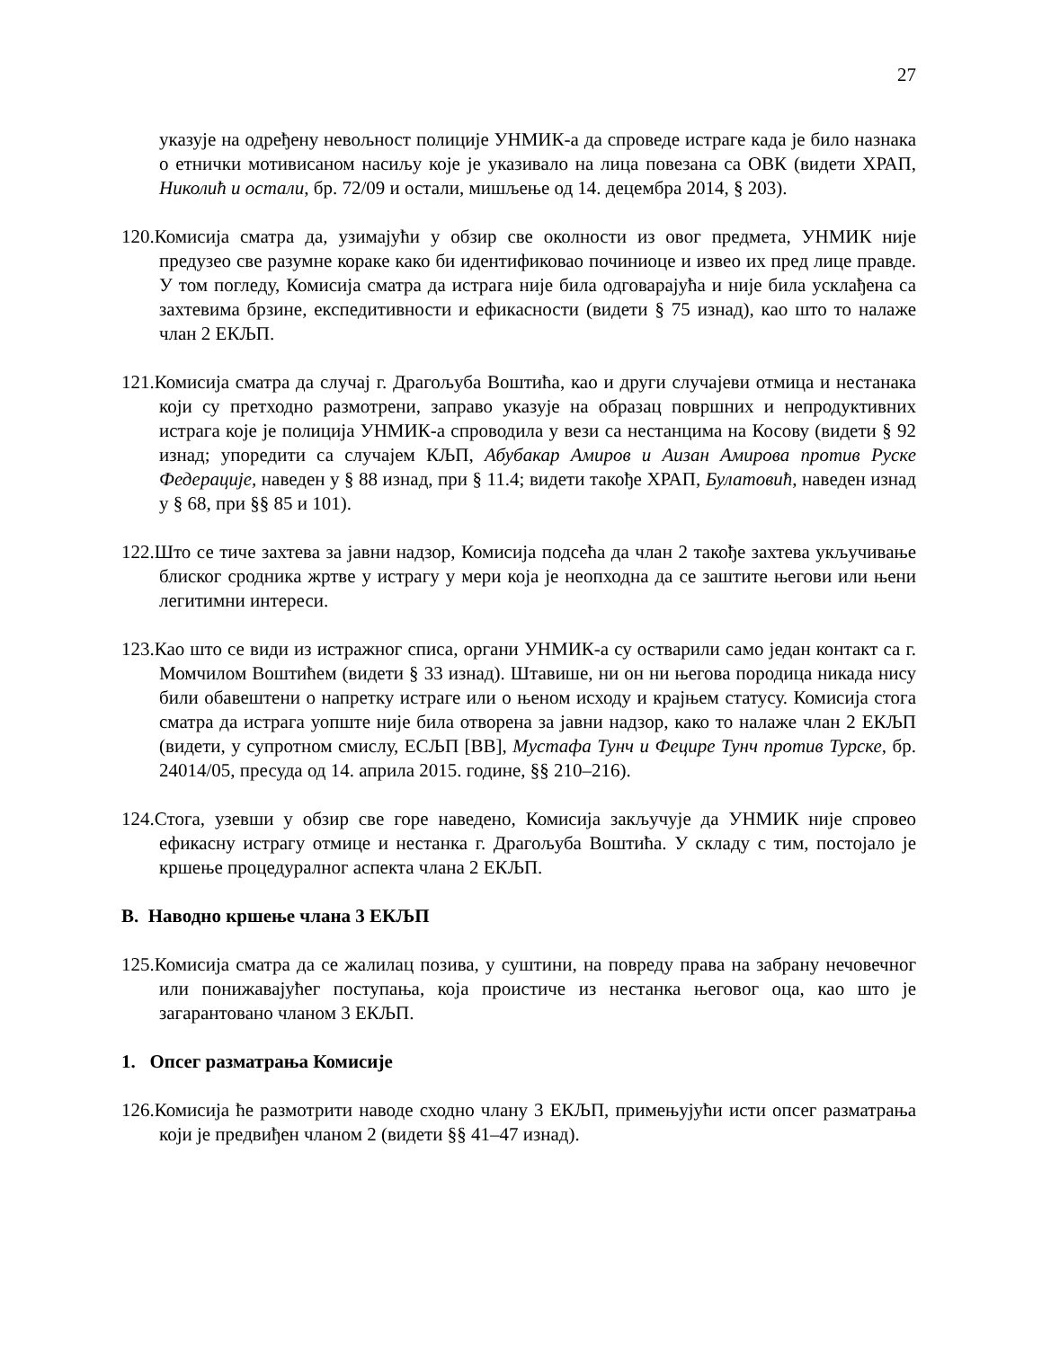27
указује на одређену невољност полиције УНМИК-а да спроведе истраге када је било назнака о етнички мотивисаном насиљу које је указивало на лица повезана са ОВК (видети ХРАП, Николић и остали, бр. 72/09 и остали, мишљење од 14. децембра 2014, § 203).
120.Комисија сматра да, узимајући у обзир све околности из овог предмета, УНМИК није предузео све разумне кораке како би идентификовао починиоце и извео их пред лице правде. У том погледу, Комисија сматра да истрага није била одговарајућа и није била усклађена са захтевима брзине, експедитивности и ефикасности (видети § 75 изнад), као што то налаже члан 2 ЕКЉП.
121.Комисија сматра да случај г. Драгољуба Воштића, као и други случајеви отмица и нестанака који су претходно размотрени, заправо указује на образац површних и непродуктивних истрага које је полиција УНМИК-а спроводила у вези са нестанцима на Косову (видети § 92 изнад; упоредити са случајем КЉП, Абубакар Амиров и Аизан Амирова против Руске Федерације, наведен у § 88 изнад, при § 11.4; видети такође ХРАП, Булатовић, наведен изнад у § 68, при §§ 85 и 101).
122.Што се тиче захтева за јавни надзор, Комисија подсећа да члан 2 такође захтева укључивање блиског сродника жртве у истрагу у мери која је неопходна да се заштите његови или њени легитимни интереси.
123.Као што се види из истражног списа, органи УНМИК-а су остварили само један контакт са г. Момчилом Воштићем (видети § 33 изнад). Штавише, ни он ни његова породица никада нису били обавештени о напретку истраге или о њеном исходу и крајњем статусу. Комисија стога сматра да истрага уопште није била отворена за јавни надзор, како то налаже члан 2 ЕКЉП (видети, у супротном смислу, ЕСЉП [ВВ], Мустафа Тунч и Фецире Тунч против Турске, бр. 24014/05, пресуда од 14. априла 2015. године, §§ 210–216).
124.Стога, узевши у обзир све горе наведено, Комисија закључује да УНМИК није спровео ефикасну истрагу отмице и нестанка г. Драгољуба Воштића. У складу с тим, постојало је кршење процедуралног аспекта члана 2 ЕКЉП.
B. Наводно кршење члана 3 ЕКЉП
125.Комисија сматра да се жалилац позива, у суштини, на повреду права на забрану нечовечног или понижавајућег поступања, која проистиче из нестанка његовог оца, као што је загарантовано чланом 3 ЕКЉП.
1. Опсег разматрања Комисије
126.Комисија ће размотрити наводе сходно члану 3 ЕКЉП, примењујући исти опсег разматрања који је предвиђен чланом 2 (видети §§ 41–47 изнад).